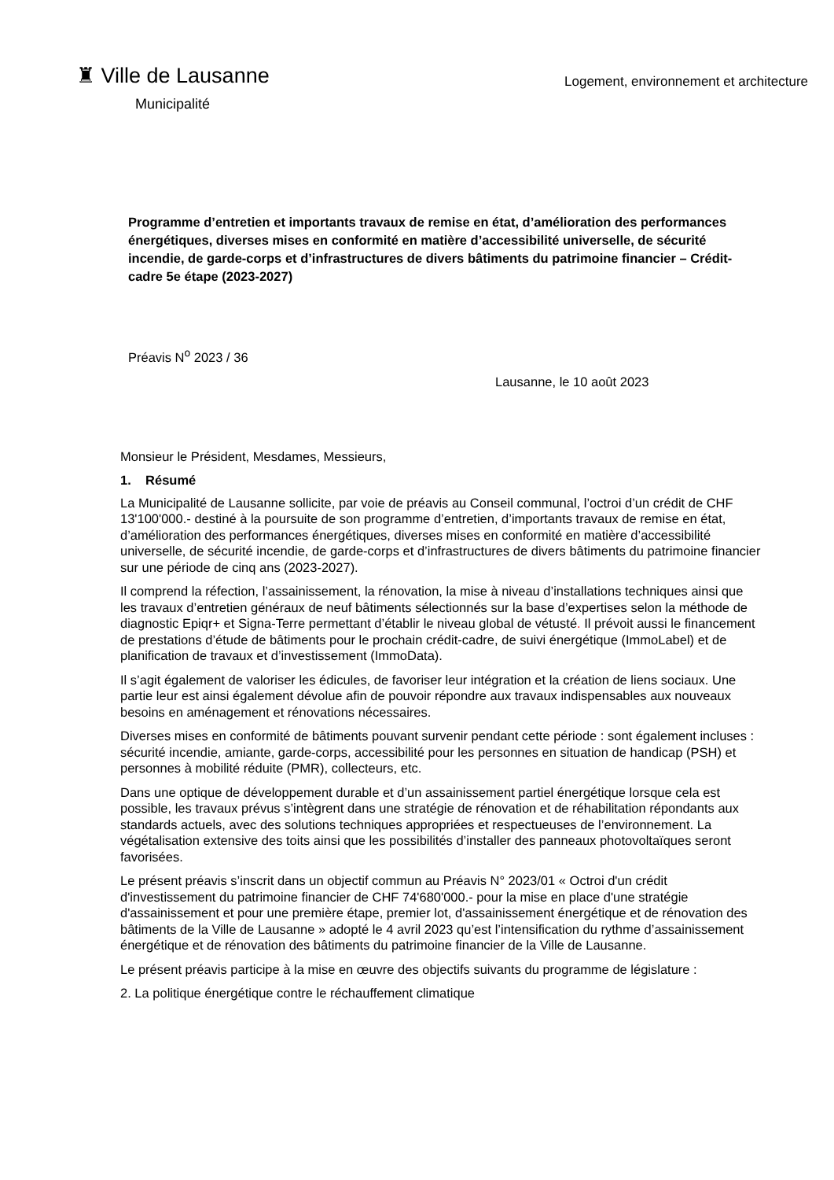♜ Ville de Lausanne
Municipalité
Logement, environnement et architecture
Programme d’entretien et importants travaux de remise en état, d’amélioration des performances énergétiques, diverses mises en conformité en matière d’accessibilité universelle, de sécurité incendie, de garde-corps et d’infrastructures de divers bâtiments du patrimoine financier – Crédit-cadre 5e étape (2023-2027)
Préavis N<sup>o</sup> 2023 / 36
Lausanne, le 10 août 2023
Monsieur le Président, Mesdames, Messieurs,
1. Résumé
La Municipalité de Lausanne sollicite, par voie de préavis au Conseil communal, l’octroi d’un crédit de CHF 13'100'000.- destiné à la poursuite de son programme d’entretien, d’importants travaux de remise en état, d’amélioration des performances énergétiques, diverses mises en conformité en matière d’accessibilité universelle, de sécurité incendie, de garde-corps et d’infrastructures de divers bâtiments du patrimoine financier sur une période de cinq ans (2023-2027).
Il comprend la réfection, l’assainissement, la rénovation, la mise à niveau d’installations techniques ainsi que les travaux d’entretien généraux de neuf bâtiments sélectionnés sur la base d’expertises selon la méthode de diagnostic Epiqr+ et Signa-Terre permettant d’établir le niveau global de vétusté. Il prévoit aussi le financement de prestations d’étude de bâtiments pour le prochain crédit-cadre, de suivi énergétique (ImmoLabel) et de planification de travaux et d’investissement (ImmoData).
Il s’agit également de valoriser les édicules, de favoriser leur intégration et la création de liens sociaux. Une partie leur est ainsi également dévolue afin de pouvoir répondre aux travaux indispensables aux nouveaux besoins en aménagement et rénovations nécessaires.
Diverses mises en conformité de bâtiments pouvant survenir pendant cette période : sont également incluses : sécurité incendie, amiante, garde-corps, accessibilité pour les personnes en situation de handicap (PSH) et personnes à mobilité réduite (PMR), collecteurs, etc.
Dans une optique de développement durable et d’un assainissement partiel énergétique lorsque cela est possible, les travaux prévus s’intègrent dans une stratégie de rénovation et de réhabilitation répondants aux standards actuels, avec des solutions techniques appropriées et respectueuses de l’environnement. La végétalisation extensive des toits ainsi que les possibilités d’installer des panneaux photovoltaïques seront favorisées.
Le présent préavis s’inscrit dans un objectif commun au Préavis N° 2023/01 « Octroi d'un crédit d'investissement du patrimoine financier de CHF 74'680'000.- pour la mise en place d'une stratégie d'assainissement et pour une première étape, premier lot, d'assainissement énergétique et de rénovation des bâtiments de la Ville de Lausanne » adopté le 4 avril 2023 qu’est l’intensification du rythme d’assainissement énergétique et de rénovation des bâtiments du patrimoine financier de la Ville de Lausanne.
Le présent préavis participe à la mise en œuvre des objectifs suivants du programme de législature :
2. La politique énergétique contre le réchauffement climatique